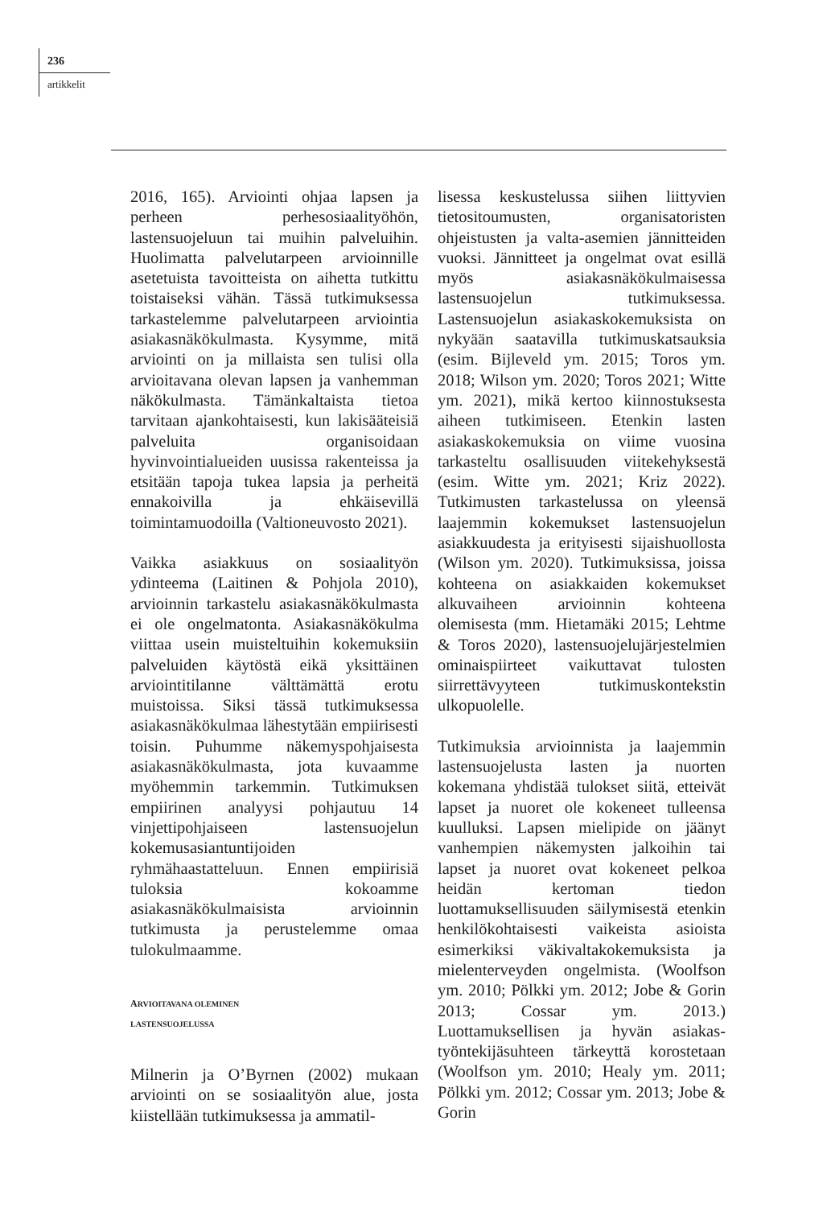236
artikkelit
2016, 165). Arviointi ohjaa lapsen ja perheen perhesosiaalityöhön, lastensuojeluun tai muihin palveluihin. Huolimatta palvelutarpeen arvioinnille asetetuista tavoitteista on aihetta tutkittu toistaiseksi vähän. Tässä tutkimuksessa tarkastelemme palvelutarpeen arviointia asiakasnäkökulmasta. Kysymme, mitä arviointi on ja millaista sen tulisi olla arvioitavana olevan lapsen ja vanhemman näkökulmasta. Tämänkaltaista tietoa tarvitaan ajankohtaisesti, kun lakisääteisiä palveluita organisoidaan hyvinvointialueiden uusissa rakenteissa ja etsitään tapoja tukea lapsia ja perheitä ennakoivilla ja ehkäisevillä toimintamuodoilla (Valtioneuvosto 2021).
Vaikka asiakkuus on sosiaalityön ydinteema (Laitinen & Pohjola 2010), arvioinnin tarkastelu asiakasnäkökulmasta ei ole ongelmatonta. Asiakasnäkökulma viittaa usein muisteltuihin kokemuksiin palveluiden käytöstä eikä yksittäinen arviointitilanne välttämättä erotu muistoissa. Siksi tässä tutkimuksessa asiakasnäkökulmaa lähestytään empiirisesti toisin. Puhumme näkemyspohjaisesta asiakasnäkökulmasta, jota kuvaamme myöhemmin tarkemmin. Tutkimuksen empiirinen analyysi pohjautuu 14 vinjettipohjaiseen lastensuojelun kokemusasiantuntijoiden ryhmähaastatteluun. Ennen empiirisiä tuloksia kokoamme asiakasnäkökulmaisista arvioinnin tutkimusta ja perustelemme omaa tulokulmaamme.
ARVIOITAVANA OLEMINEN
LASTENSUOJELUSSA
Milnerin ja O’Byrnen (2002) mukaan arviointi on se sosiaalityön alue, josta kiistellään tutkimuksessa ja ammatil-
lisessa keskustelussa siihen liittyvien tietositoumusten, organisatoristen ohjeistusten ja valta-asemien jännitteiden vuoksi. Jännitteet ja ongelmat ovat esillä myös asiakasnäkökulmaisessa lastensuojelun tutkimuksessa. Lastensuojelun asiakaskokemuksista on nykyään saatavilla tutkimuskatsauksia (esim. Bijleveld ym. 2015; Toros ym. 2018; Wilson ym. 2020; Toros 2021; Witte ym. 2021), mikä kertoo kiinnostuksesta aiheen tutkimiseen. Etenkin lasten asiakaskokemuksia on viime vuosina tarkasteltu osallisuuden viitekehyksestä (esim. Witte ym. 2021; Kriz 2022). Tutkimusten tarkastelussa on yleensä laajemmin kokemukset lastensuojelun asiakkuudesta ja erityisesti sijaishuollosta (Wilson ym. 2020). Tutkimuksissa, joissa kohteena on asiakkaiden kokemukset alkuvaiheen arvioinnin kohteena olemisesta (mm. Hietamäki 2015; Lehtme & Toros 2020), lastensuojelujärjestelmien ominaispiirteet vaikuttavat tulosten siirrettävyyteen tutkimuskontekstin ulkopuolelle.
Tutkimuksia arvioinnista ja laajemmin lastensuojelusta lasten ja nuorten kokemana yhdistää tulokset siitä, etteivät lapset ja nuoret ole kokeneet tulleensa kuulluksi. Lapsen mielipide on jäänyt vanhempien näkemysten jalkoihin tai lapset ja nuoret ovat kokeneet pelkoa heidän kertoman tiedon luottamuksellisuuden säilymisestä etenkin henkilökohtaisesti vaikeista asioista esimerkiksi väkivaltakokemuksista ja mielenterveyden ongelmista. (Woolfson ym. 2010; Pölkki ym. 2012; Jobe & Gorin 2013; Cossar ym. 2013.) Luottamuksellisen ja hyvän asiakas-työntekijäsuhteen tärkeyttä korostetaan (Woolfson ym. 2010; Healy ym. 2011; Pölkki ym. 2012; Cossar ym. 2013; Jobe & Gorin